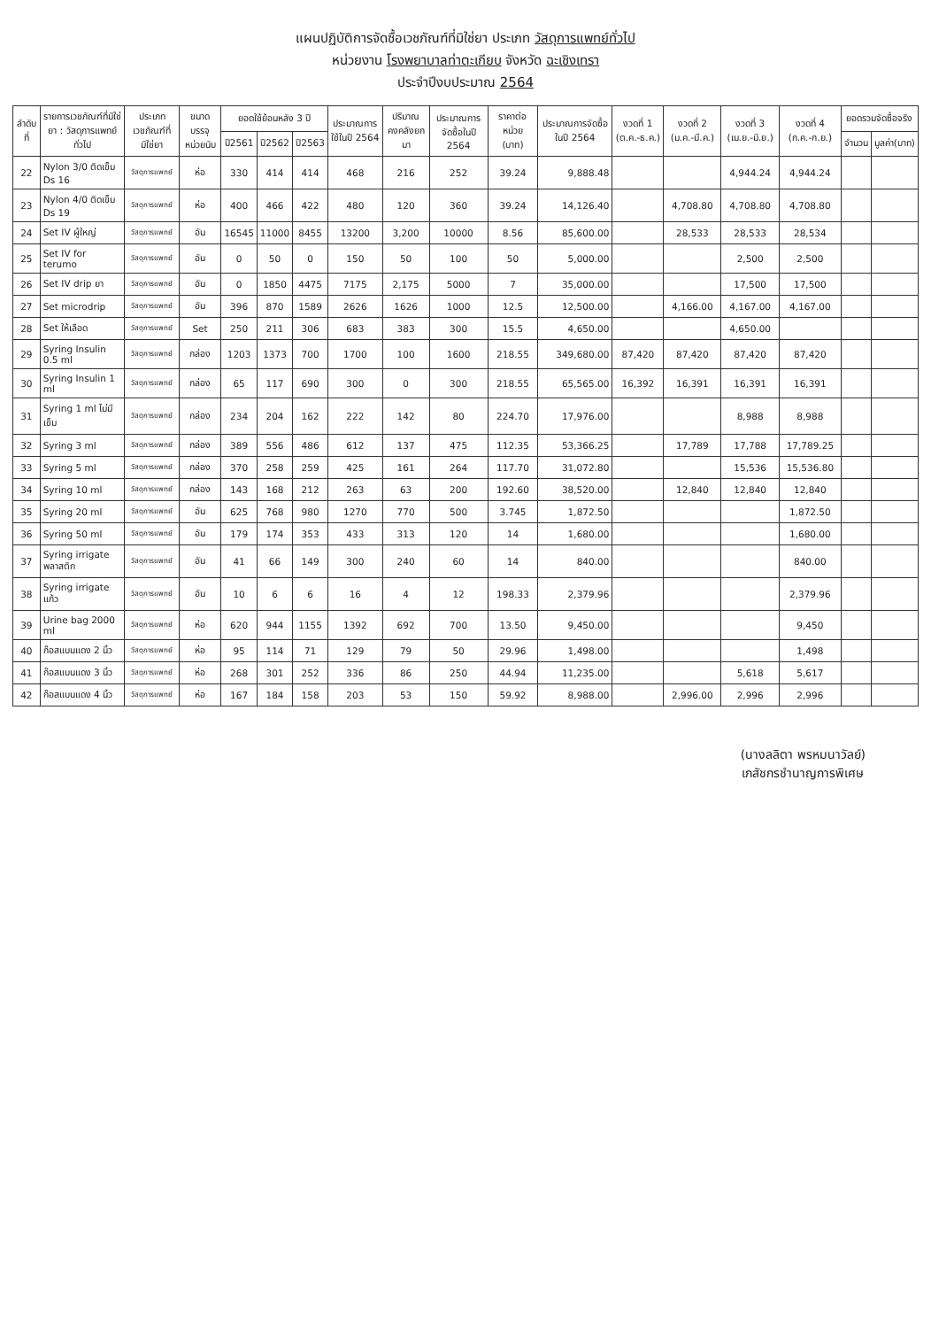แผนปฏิบัติการจัดซื้อเวชภัณฑ์ที่มิใช่ยา ประเภท วัสดุการแพทย์ทั่วไป
หน่วยงาน โรงพยาบาลท่าตะเกียบ จังหวัด ฉะเชิงเทรา
ประจำปีงบประมาณ 2564
| ลำดับที่ | รายการเวชภัณฑ์ที่มิใช่ยา : วัสดุการแพทย์ทั่วไป | ประเภทเวชภัณฑ์ที่มิใช่ยา | ขนาดบรรจุ หน่วยนับ | ยอดใช้ย้อนหลัง 3 ปี | | | ประมาณการใช้ในปี 2564 | ปริมาณคงคลังยกมา | ประมาณการจัดซื้อในปี 2564 | ราคาต่อหน่วย (บาท) | ประมาณการจัดซื้อในปี 2564 | งวดที่ 1 (ต.ค.-ธ.ค.) | งวดที่ 2 (ม.ค.-มี.ค.) | งวดที่ 3 (เม.ย.-มิ.ย.) | งวดที่ 4 (ก.ค.-ก.ย.) | ยอดรวมจัดซื้อจริง | |
| --- | --- | --- | --- | --- | --- | --- | --- | --- | --- | --- | --- | --- | --- | --- | --- | --- | --- |
| | | | | ปี2561 | ปี2562 | ปี2563 | | | | | | | | | | จำนวน | มูลค่า(บาท) |
| 22 | Nylon 3/0 ติดเข็ม Ds 16 | วัสดุการแพทย์ | ห่อ | 330 | 414 | 414 | 468 | 216 | 252 | 39.24 | 9,888.48 | | | 4,944.24 | 4,944.24 | | |
| 23 | Nylon 4/0 ติดเข็ม Ds 19 | วัสดุการแพทย์ | ห่อ | 400 | 466 | 422 | 480 | 120 | 360 | 39.24 | 14,126.40 | | 4,708.80 | 4,708.80 | 4,708.80 | | |
| 24 | Set IV ผู้ใหญ่ | วัสดุการแพทย์ | อัน | 16545 | 11000 | 8455 | 13200 | 3,200 | 10000 | 8.56 | 85,600.00 | | 28,533 | 28,533 | 28,534 | | |
| 25 | Set IV for terumo | วัสดุการแพทย์ | อัน | 0 | 50 | 0 | 150 | 50 | 100 | 50 | 5,000.00 | | | 2,500 | 2,500 | | |
| 26 | Set IV drip ยา | วัสดุการแพทย์ | อัน | 0 | 1850 | 4475 | 7175 | 2,175 | 5000 | 7 | 35,000.00 | | | 17,500 | 17,500 | | |
| 27 | Set microdrip | วัสดุการแพทย์ | อัน | 396 | 870 | 1589 | 2626 | 1626 | 1000 | 12.5 | 12,500.00 | | 4,166.00 | 4,167.00 | 4,167.00 | | |
| 28 | Set ให้เลือด | วัสดุการแพทย์ | Set | 250 | 211 | 306 | 683 | 383 | 300 | 15.5 | 4,650.00 | | | 4,650.00 | | | |
| 29 | Syring Insulin 0.5 ml | วัสดุการแพทย์ | กล่อง | 1203 | 1373 | 700 | 1700 | 100 | 1600 | 218.55 | 349,680.00 | 87,420 | 87,420 | 87,420 | 87,420 | | |
| 30 | Syring Insulin 1 ml | วัสดุการแพทย์ | กล่อง | 65 | 117 | 690 | 300 | 0 | 300 | 218.55 | 65,565.00 | 16,392 | 16,391 | 16,391 | 16,391 | | |
| 31 | Syring 1 ml ไม่มีเข็ม | วัสดุการแพทย์ | กล่อง | 234 | 204 | 162 | 222 | 142 | 80 | 224.70 | 17,976.00 | | | 8,988 | 8,988 | | |
| 32 | Syring 3 ml | วัสดุการแพทย์ | กล่อง | 389 | 556 | 486 | 612 | 137 | 475 | 112.35 | 53,366.25 | | 17,789 | 17,788 | 17,789.25 | | |
| 33 | Syring 5 ml | วัสดุการแพทย์ | กล่อง | 370 | 258 | 259 | 425 | 161 | 264 | 117.70 | 31,072.80 | | | 15,536 | 15,536.80 | | |
| 34 | Syring 10 ml | วัสดุการแพทย์ | กล่อง | 143 | 168 | 212 | 263 | 63 | 200 | 192.60 | 38,520.00 | | 12,840 | 12,840 | 12,840 | | |
| 35 | Syring 20 ml | วัสดุการแพทย์ | อัน | 625 | 768 | 980 | 1270 | 770 | 500 | 3.745 | 1,872.50 | | | | 1,872.50 | | |
| 36 | Syring 50 ml | วัสดุการแพทย์ | อัน | 179 | 174 | 353 | 433 | 313 | 120 | 14 | 1,680.00 | | | | 1,680.00 | | |
| 37 | Syring irrigate พลาสติก | วัสดุการแพทย์ | อัน | 41 | 66 | 149 | 300 | 240 | 60 | 14 | 840.00 | | | | 840.00 | | |
| 38 | Syring irrigate แก้ว | วัสดุการแพทย์ | อัน | 10 | 6 | 6 | 16 | 4 | 12 | 198.33 | 2,379.96 | | | | 2,379.96 | | |
| 39 | Urine bag 2000 ml | วัสดุการแพทย์ | ห่อ | 620 | 944 | 1155 | 1392 | 692 | 700 | 13.50 | 9,450.00 | | | | 9,450 | | |
| 40 | ก๊อสแบนแดง 2 นิ้ว | วัสดุการแพทย์ | ห่อ | 95 | 114 | 71 | 129 | 79 | 50 | 29.96 | 1,498.00 | | | | 1,498 | | |
| 41 | ก๊อสแบนแดง 3 นิ้ว | วัสดุการแพทย์ | ห่อ | 268 | 301 | 252 | 336 | 86 | 250 | 44.94 | 11,235.00 | | | 5,618 | 5,617 | | |
| 42 | ก๊อสแบนแดง 4 นิ้ว | วัสดุการแพทย์ | ห่อ | 167 | 184 | 158 | 203 | 53 | 150 | 59.92 | 8,988.00 | | 2,996.00 | 2,996 | 2,996 | | |
(นางลลิตา พรหมนาวัลย์)
เภสัชกรชำนาญการพิเศษ